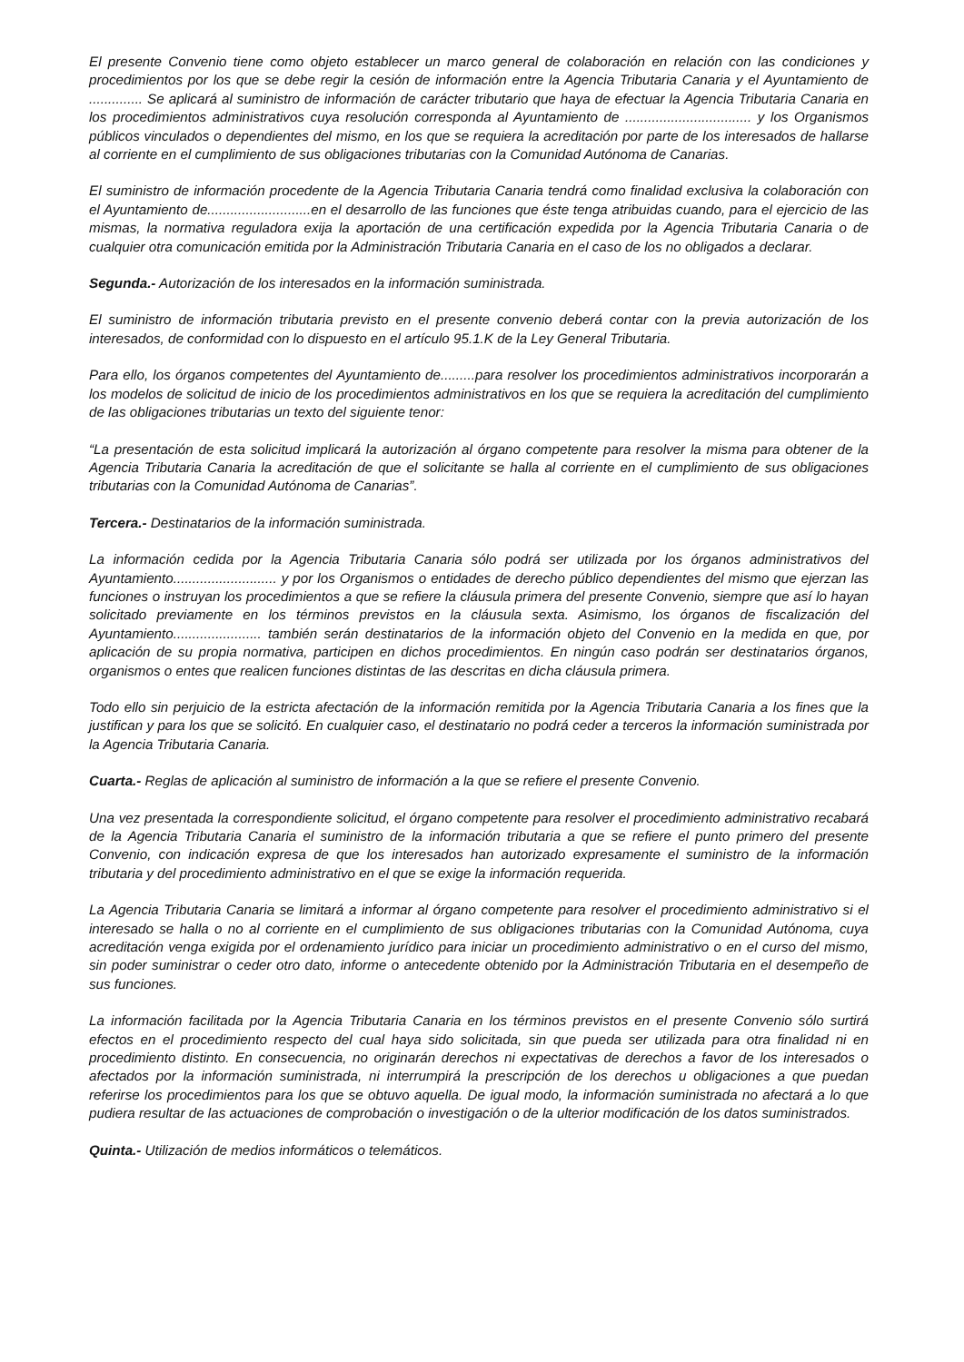El presente Convenio tiene como objeto establecer un marco general de colaboración en relación con las condiciones y procedimientos por los que se debe regir la cesión de información entre la Agencia Tributaria Canaria y el Ayuntamiento de .............. Se aplicará al suministro de información de carácter tributario que haya de efectuar la Agencia Tributaria Canaria en los procedimientos administrativos cuya resolución corresponda al Ayuntamiento de ................................. y los Organismos públicos vinculados o dependientes del mismo, en los que se requiera la acreditación por parte de los interesados de hallarse al corriente en el cumplimiento de sus obligaciones tributarias con la Comunidad Autónoma de Canarias.
El suministro de información procedente de la Agencia Tributaria Canaria tendrá como finalidad exclusiva la colaboración con el Ayuntamiento de...........................en el desarrollo de las funciones que éste tenga atribuidas cuando, para el ejercicio de las mismas, la normativa reguladora exija la aportación de una certificación expedida por la Agencia Tributaria Canaria o de cualquier otra comunicación emitida por la Administración Tributaria Canaria en el caso de los no obligados a declarar.
Segunda.- Autorización de los interesados en la información suministrada.
El suministro de información tributaria previsto en el presente convenio deberá contar con la previa autorización de los interesados, de conformidad con lo dispuesto en el artículo 95.1.K de la Ley General Tributaria.
Para ello, los órganos competentes del Ayuntamiento de.........para resolver los procedimientos administrativos incorporarán a los modelos de solicitud de inicio de los procedimientos administrativos en los que se requiera la acreditación del cumplimiento de las obligaciones tributarias un texto del siguiente tenor:
“La presentación de esta solicitud implicará la autorización al órgano competente para resolver la misma para obtener de la Agencia Tributaria Canaria la acreditación de que el solicitante se halla al corriente en el cumplimiento de sus obligaciones tributarias con la Comunidad Autónoma de Canarias”.
Tercera.- Destinatarios de la información suministrada.
La información cedida por la Agencia Tributaria Canaria sólo podrá ser utilizada por los órganos administrativos del Ayuntamiento........................... y por los Organismos o entidades de derecho público dependientes del mismo que ejerzan las funciones o instruyan los procedimientos a que se refiere la cláusula primera del presente Convenio, siempre que así lo hayan solicitado previamente en los términos previstos en la cláusula sexta. Asimismo, los órganos de fiscalización del Ayuntamiento....................... también serán destinatarios de la información objeto del Convenio en la medida en que, por aplicación de su propia normativa, participen en dichos procedimientos. En ningún caso podrán ser destinatarios órganos, organismos o entes que realicen funciones distintas de las descritas en dicha cláusula primera.
Todo ello sin perjuicio de la estricta afectación de la información remitida por la Agencia Tributaria Canaria a los fines que la justifican y para los que se solicitó. En cualquier caso, el destinatario no podrá ceder a terceros la información suministrada por la Agencia Tributaria Canaria.
Cuarta.- Reglas de aplicación al suministro de información a la que se refiere el presente Convenio.
Una vez presentada la correspondiente solicitud, el órgano competente para resolver el procedimiento administrativo recabará de la Agencia Tributaria Canaria el suministro de la información tributaria a que se refiere el punto primero del presente Convenio, con indicación expresa de que los interesados han autorizado expresamente el suministro de la información tributaria y del procedimiento administrativo en el que se exige la información requerida.
La Agencia Tributaria Canaria se limitará a informar al órgano competente para resolver el procedimiento administrativo si el interesado se halla o no al corriente en el cumplimiento de sus obligaciones tributarias con la Comunidad Autónoma, cuya acreditación venga exigida por el ordenamiento jurídico para iniciar un procedimiento administrativo o en el curso del mismo, sin poder suministrar o ceder otro dato, informe o antecedente obtenido por la Administración Tributaria en el desempeño de sus funciones.
La información facilitada por la Agencia Tributaria Canaria en los términos previstos en el presente Convenio sólo surtirá efectos en el procedimiento respecto del cual haya sido solicitada, sin que pueda ser utilizada para otra finalidad ni en procedimiento distinto. En consecuencia, no originarán derechos ni expectativas de derechos a favor de los interesados o afectados por la información suministrada, ni interrumpirá la prescripción de los derechos u obligaciones a que puedan referirse los procedimientos para los que se obtuvo aquella. De igual modo, la información suministrada no afectará a lo que pudiera resultar de las actuaciones de comprobación o investigación o de la ulterior modificación de los datos suministrados.
Quinta.- Utilización de medios informáticos o telemáticos.